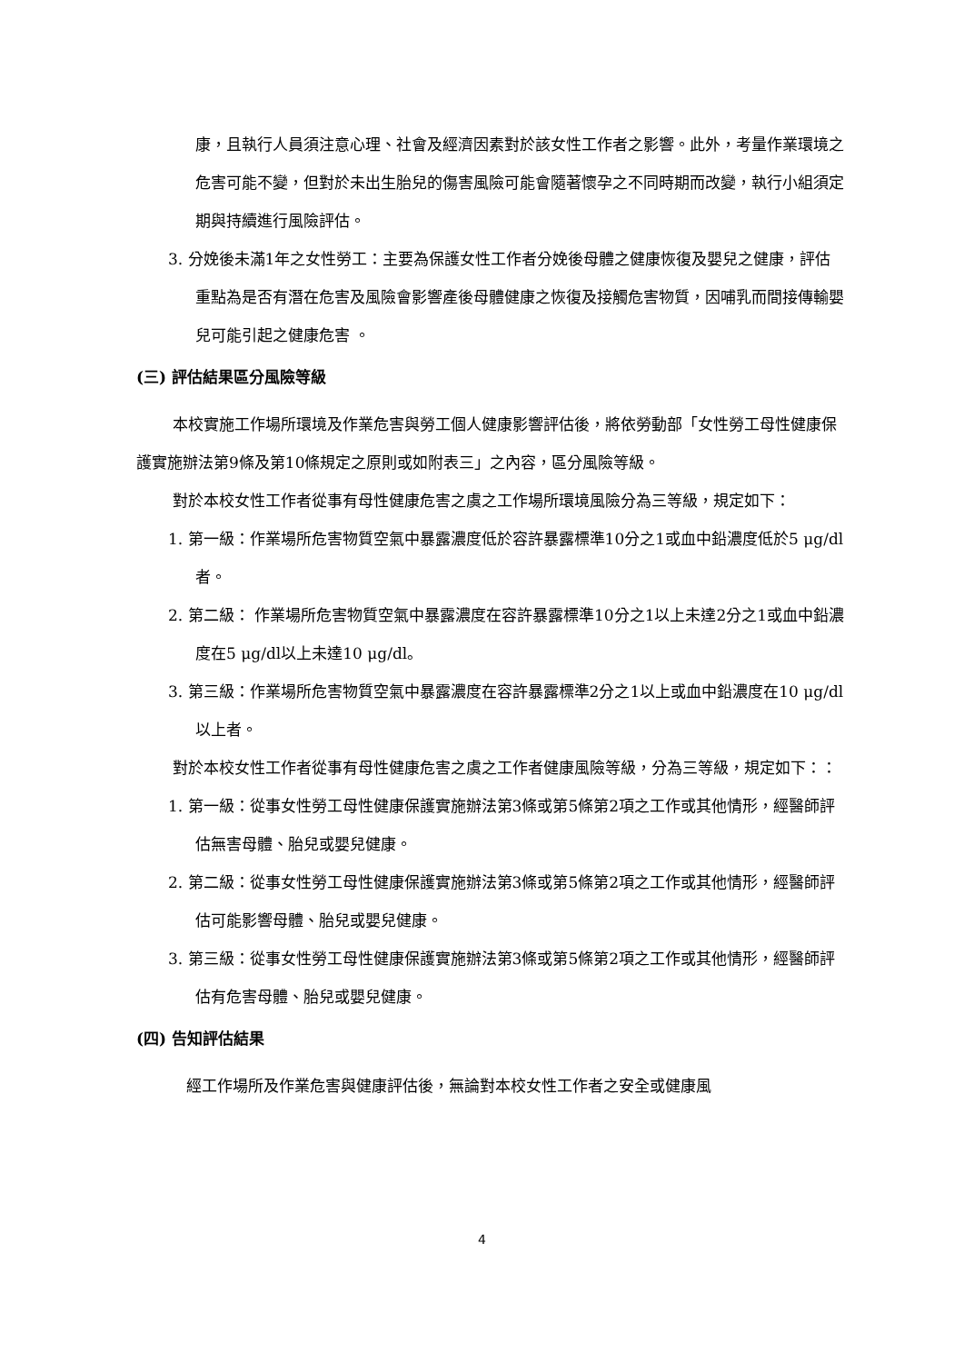康，且執行人員須注意心理、社會及經濟因素對於該女性工作者之影響。此外，考量作業環境之危害可能不變，但對於未出生胎兒的傷害風險可能會隨著懷孕之不同時期而改變，執行小組須定期與持續進行風險評估。
3. 分娩後未滿1年之女性勞工：主要為保護女性工作者分娩後母體之健康恢復及嬰兒之健康，評估重點為是否有潛在危害及風險會影響產後母體健康之恢復及接觸危害物質，因哺乳而間接傳輸嬰兒可能引起之健康危害 。
(三) 評估結果區分風險等級
本校實施工作場所環境及作業危害與勞工個人健康影響評估後，將依勞動部「女性勞工母性健康保護實施辦法第9條及第10條規定之原則或如附表三」之內容，區分風險等級。
對於本校女性工作者從事有母性健康危害之虞之工作場所環境風險分為三等級，規定如下：
1. 第一級：作業場所危害物質空氣中暴露濃度低於容許暴露標準10分之1或血中鉛濃度低於5 μg/dl者。
2. 第二級： 作業場所危害物質空氣中暴露濃度在容許暴露標準10分之1以上未達2分之1或血中鉛濃度在5 μg/dl以上未達10 μg/dl。
3. 第三級：作業場所危害物質空氣中暴露濃度在容許暴露標準2分之1以上或血中鉛濃度在10 μg/dl以上者。
對於本校女性工作者從事有母性健康危害之虞之工作者健康風險等級，分為三等級，規定如下：：
1. 第一級：從事女性勞工母性健康保護實施辦法第3條或第5條第2項之工作或其他情形，經醫師評估無害母體、胎兒或嬰兒健康。
2. 第二級：從事女性勞工母性健康保護實施辦法第3條或第5條第2項之工作或其他情形，經醫師評估可能影響母體、胎兒或嬰兒健康。
3. 第三級：從事女性勞工母性健康保護實施辦法第3條或第5條第2項之工作或其他情形，經醫師評估有危害母體、胎兒或嬰兒健康。
(四) 告知評估結果
經工作場所及作業危害與健康評估後，無論對本校女性工作者之安全或健康風
4